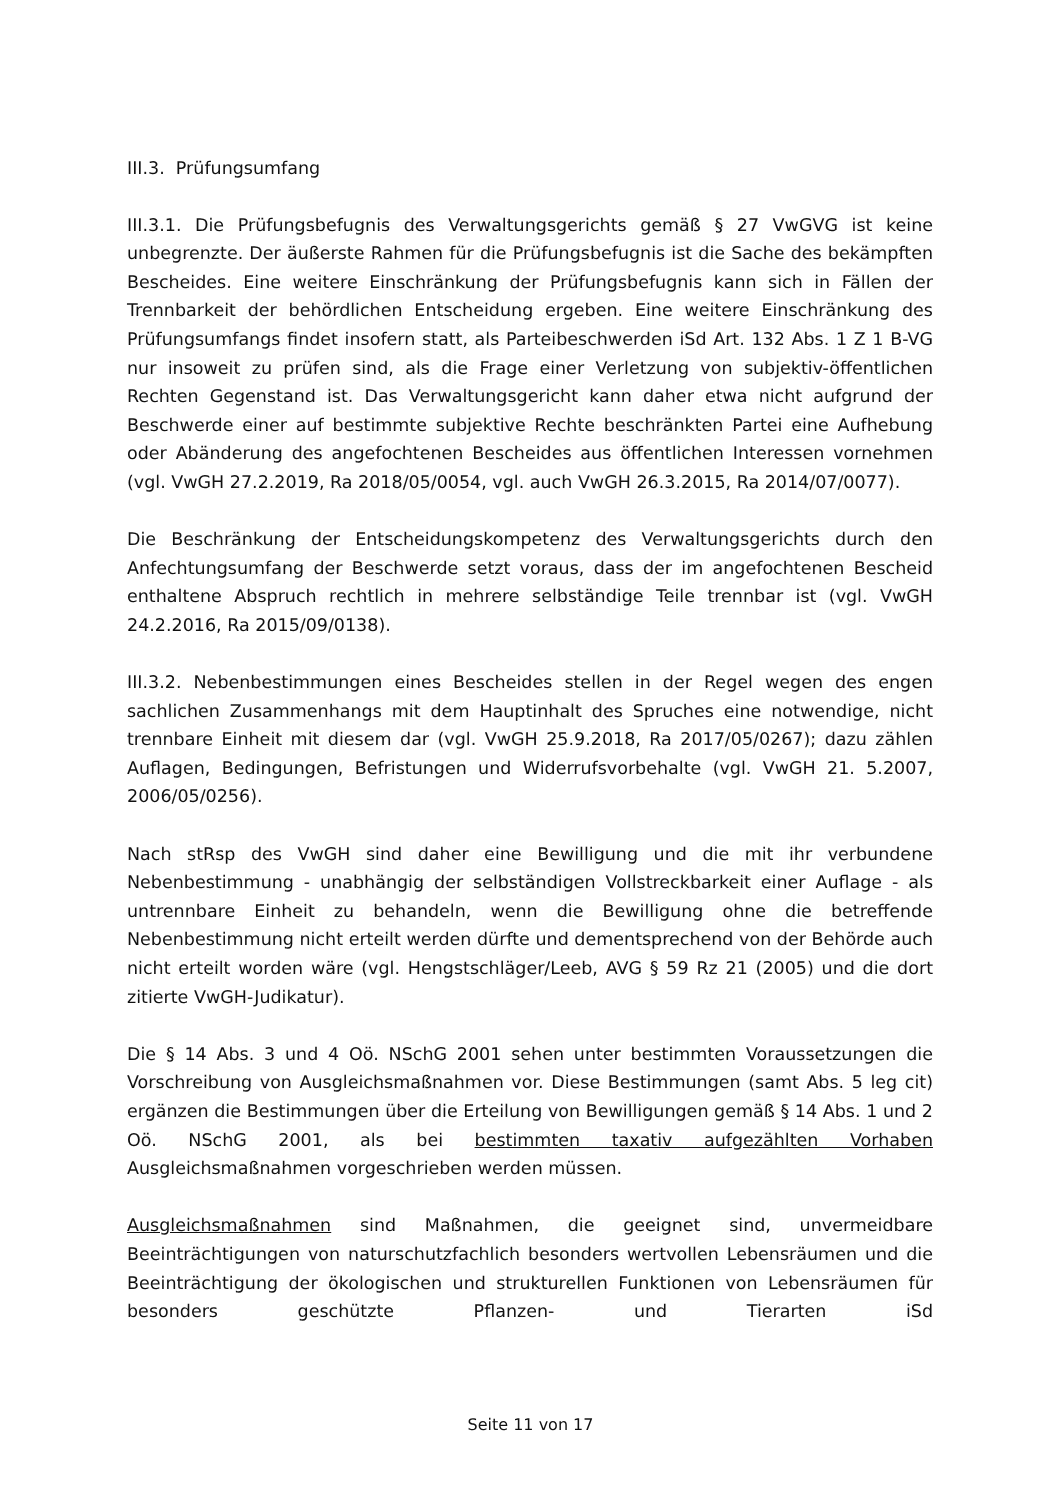III.3. Prüfungsumfang
III.3.1. Die Prüfungsbefugnis des Verwaltungsgerichts gemäß § 27 VwGVG ist keine unbegrenzte. Der äußerste Rahmen für die Prüfungsbefugnis ist die Sache des bekämpften Bescheides. Eine weitere Einschränkung der Prüfungsbefugnis kann sich in Fällen der Trennbarkeit der behördlichen Entscheidung ergeben. Eine weitere Einschränkung des Prüfungsumfangs findet insofern statt, als Parteibeschwerden iSd Art. 132 Abs. 1 Z 1 B-VG nur insoweit zu prüfen sind, als die Frage einer Verletzung von subjektiv-öffentlichen Rechten Gegenstand ist. Das Verwaltungsgericht kann daher etwa nicht aufgrund der Beschwerde einer auf bestimmte subjektive Rechte beschränkten Partei eine Aufhebung oder Abänderung des angefochtenen Bescheides aus öffentlichen Interessen vornehmen (vgl. VwGH 27.2.2019, Ra 2018/05/0054, vgl. auch VwGH 26.3.2015, Ra 2014/07/0077).
Die Beschränkung der Entscheidungskompetenz des Verwaltungsgerichts durch den Anfechtungsumfang der Beschwerde setzt voraus, dass der im angefochtenen Bescheid enthaltene Abspruch rechtlich in mehrere selbständige Teile trennbar ist (vgl. VwGH 24.2.2016, Ra 2015/09/0138).
III.3.2. Nebenbestimmungen eines Bescheides stellen in der Regel wegen des engen sachlichen Zusammenhangs mit dem Hauptinhalt des Spruches eine notwendige, nicht trennbare Einheit mit diesem dar (vgl. VwGH 25.9.2018, Ra 2017/05/0267); dazu zählen Auflagen, Bedingungen, Befristungen und Widerrufsvorbehalte (vgl. VwGH 21. 5.2007, 2006/05/0256).
Nach stRsp des VwGH sind daher eine Bewilligung und die mit ihr verbundene Nebenbestimmung - unabhängig der selbständigen Vollstreckbarkeit einer Auflage - als untrennbare Einheit zu behandeln, wenn die Bewilligung ohne die betreffende Nebenbestimmung nicht erteilt werden dürfte und dementsprechend von der Behörde auch nicht erteilt worden wäre (vgl. Hengstschläger/Leeb, AVG § 59 Rz 21 (2005) und die dort zitierte VwGH-Judikatur).
Die § 14 Abs. 3 und 4 Oö. NSchG 2001 sehen unter bestimmten Voraussetzungen die Vorschreibung von Ausgleichsmaßnahmen vor. Diese Bestimmungen (samt Abs. 5 leg cit) ergänzen die Bestimmungen über die Erteilung von Bewilligungen gemäß § 14 Abs. 1 und 2 Oö. NSchG 2001, als bei bestimmten taxativ aufgezählten Vorhaben Ausgleichsmaßnahmen vorgeschrieben werden müssen.
Ausgleichsmaßnahmen sind Maßnahmen, die geeignet sind, unvermeidbare Beeinträchtigungen von naturschutzfachlich besonders wertvollen Lebensräumen und die Beeinträchtigung der ökologischen und strukturellen Funktionen von Lebensräumen für besonders geschützte Pflanzen- und Tierarten iSd
Seite 11 von 17